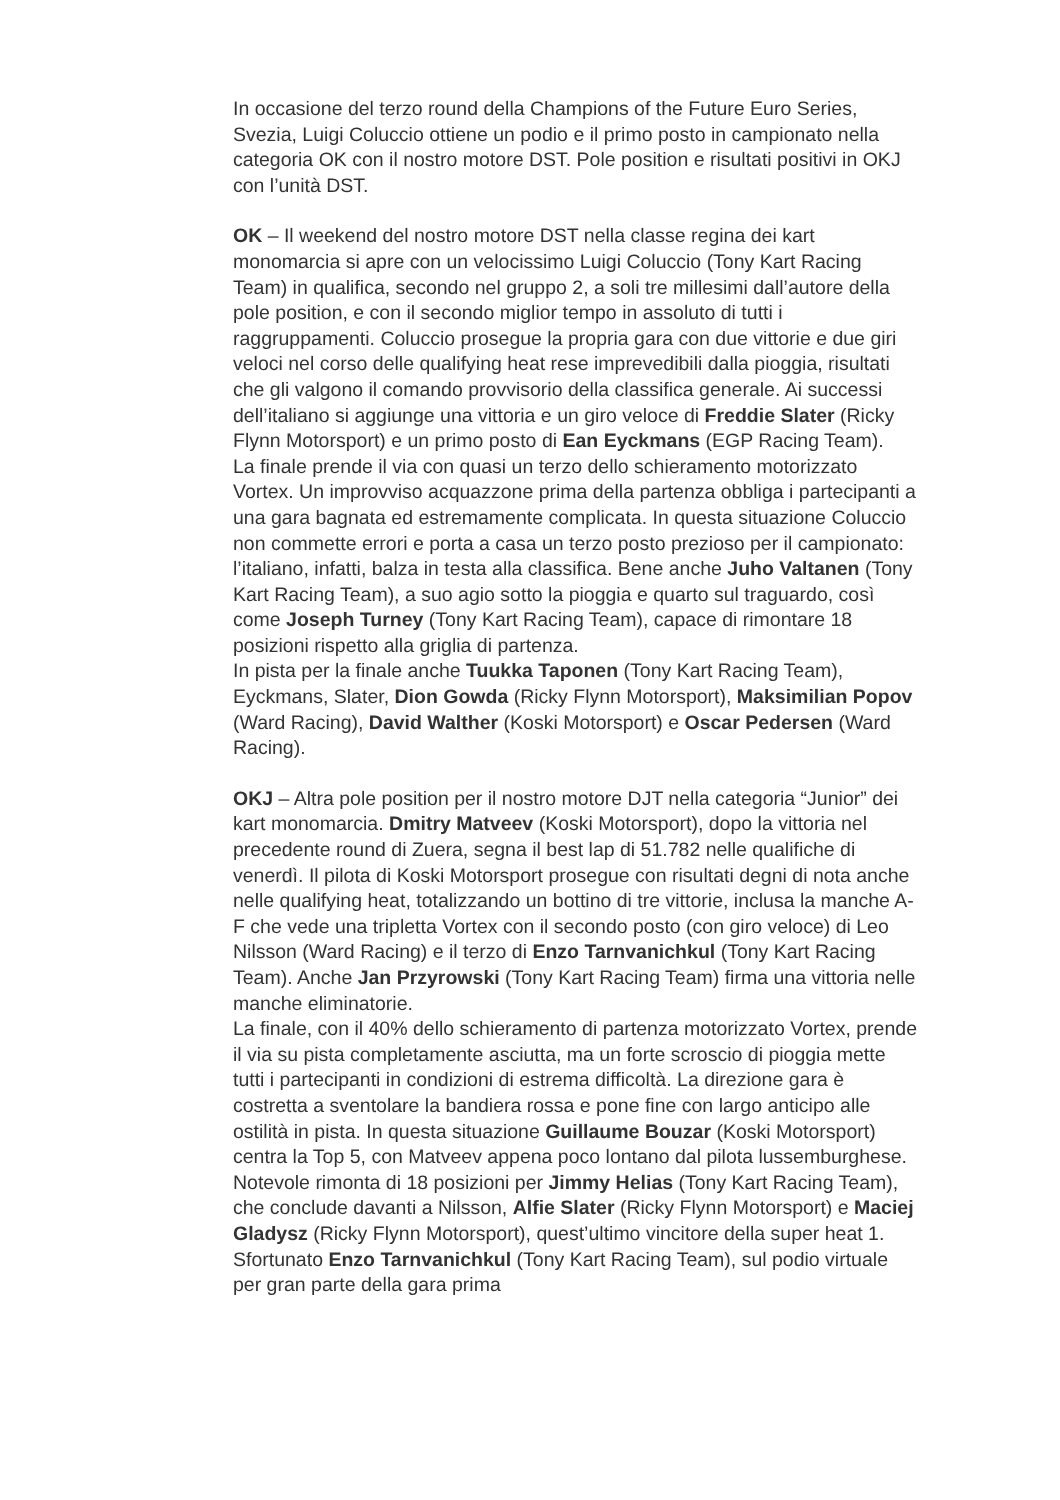In occasione del terzo round della Champions of the Future Euro Series, Svezia, Luigi Coluccio ottiene un podio e il primo posto in campionato nella categoria OK con il nostro motore DST. Pole position e risultati positivi in OKJ con l’unità DST.
OK – Il weekend del nostro motore DST nella classe regina dei kart monomarcia si apre con un velocissimo Luigi Coluccio (Tony Kart Racing Team) in qualifica, secondo nel gruppo 2, a soli tre millesimi dall’autore della pole position, e con il secondo miglior tempo in assoluto di tutti i raggruppamenti. Coluccio prosegue la propria gara con due vittorie e due giri veloci nel corso delle qualifying heat rese imprevedibili dalla pioggia, risultati che gli valgono il comando provvisorio della classifica generale. Ai successi dell’italiano si aggiunge una vittoria e un giro veloce di Freddie Slater (Ricky Flynn Motorsport) e un primo posto di Ean Eyckmans (EGP Racing Team).
La finale prende il via con quasi un terzo dello schieramento motorizzato Vortex. Un improvviso acquazzone prima della partenza obbliga i partecipanti a una gara bagnata ed estremamente complicata. In questa situazione Coluccio non commette errori e porta a casa un terzo posto prezioso per il campionato: l’italiano, infatti, balza in testa alla classifica. Bene anche Juho Valtanen (Tony Kart Racing Team), a suo agio sotto la pioggia e quarto sul traguardo, così come Joseph Turney (Tony Kart Racing Team), capace di rimontare 18 posizioni rispetto alla griglia di partenza.
In pista per la finale anche Tuukka Taponen (Tony Kart Racing Team), Eyckmans, Slater, Dion Gowda (Ricky Flynn Motorsport), Maksimilian Popov (Ward Racing), David Walther (Koski Motorsport) e Oscar Pedersen (Ward Racing).
OKJ – Altra pole position per il nostro motore DJT nella categoria “Junior” dei kart monomarcia. Dmitry Matveev (Koski Motorsport), dopo la vittoria nel precedente round di Zuera, segna il best lap di 51.782 nelle qualifiche di venerdì. Il pilota di Koski Motorsport prosegue con risultati degni di nota anche nelle qualifying heat, totalizzando un bottino di tre vittorie, inclusa la manche A-F che vede una tripletta Vortex con il secondo posto (con giro veloce) di Leo Nilsson (Ward Racing) e il terzo di Enzo Tarnvanichkul (Tony Kart Racing Team). Anche Jan Przyrowski (Tony Kart Racing Team) firma una vittoria nelle manche eliminatorie.
La finale, con il 40% dello schieramento di partenza motorizzato Vortex, prende il via su pista completamente asciutta, ma un forte scroscio di pioggia mette tutti i partecipanti in condizioni di estrema difficoltà. La direzione gara è costretta a sventolare la bandiera rossa e pone fine con largo anticipo alle ostilità in pista. In questa situazione Guillaume Bouzar (Koski Motorsport) centra la Top 5, con Matveev appena poco lontano dal pilota lussemburghese.
Notevole rimonta di 18 posizioni per Jimmy Helias (Tony Kart Racing Team), che conclude davanti a Nilsson, Alfie Slater (Ricky Flynn Motorsport) e Maciej Gladysz (Ricky Flynn Motorsport), quest’ultimo vincitore della super heat 1. Sfortunato Enzo Tarnvanichkul (Tony Kart Racing Team), sul podio virtuale per gran parte della gara prima